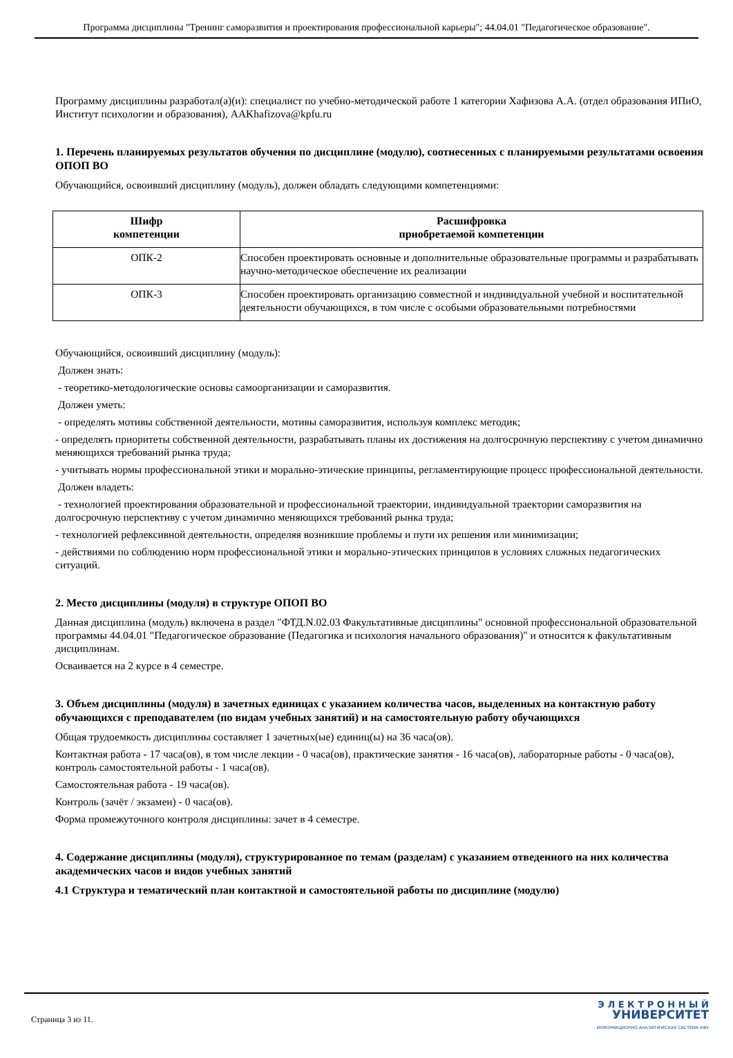Программа дисциплины "Тренинг саморазвития и проектирования профессиональной карьеры"; 44.04.01 "Педагогическое образование".
Программу дисциплины разработал(а)(и): специалист по учебно-методической работе 1 категории Хафизова А.А. (отдел образования ИПиО, Институт психологии и образования), AAKhafizova@kpfu.ru
1. Перечень планируемых результатов обучения по дисциплине (модулю), соотнесенных с планируемыми результатами освоения ОПОП ВО
Обучающийся, освоивший дисциплину (модуль), должен обладать следующими компетенциями:
| Шифр компетенции | Расшифровка приобретаемой компетенции |
| --- | --- |
| ОПК-2 | Способен проектировать основные и дополнительные образовательные программы и разрабатывать научно-методическое обеспечение их реализации |
| ОПК-3 | Способен проектировать организацию совместной и индивидуальной учебной и воспитательной деятельности обучающихся, в том числе с особыми образовательными потребностями |
Обучающийся, освоивший дисциплину (модуль):
Должен знать:
- теоретико-методологические основы самоорганизации и саморазвития.
Должен уметь:
- определять мотивы собственной деятельности, мотивы саморазвития, используя комплекс методик;
- определять приоритеты собственной деятельности, разрабатывать планы их достижения на долгосрочную перспективу с учетом динамично меняющихся требований рынка труда;
- учитывать нормы профессиональной этики и морально-этические принципы, регламентирующие процесс профессиональной деятельности.
Должен владеть:
- технологией проектирования образовательной и профессиональной траектории, индивидуальной траектории саморазвития на долгосрочную перспективу с учетом динамично меняющихся требований рынка труда;
- технологией рефлексивной деятельности, определяя возникшие проблемы и пути их решения или минимизации;
- действиями по соблюдению норм профессиональной этики и морально-этических принципов в условиях сложных педагогических ситуаций.
2. Место дисциплины (модуля) в структуре ОПОП ВО
Данная дисциплина (модуль) включена в раздел "ФТД.N.02.03 Факультативные дисциплины" основной профессиональной образовательной программы 44.04.01 "Педагогическое образование (Педагогика и психология начального образования)" и относится к факультативным дисциплинам.
Осваивается на 2 курсе в 4 семестре.
3. Объем дисциплины (модуля) в зачетных единицах с указанием количества часов, выделенных на контактную работу обучающихся с преподавателем (по видам учебных занятий) и на самостоятельную работу обучающихся
Общая трудоемкость дисциплины составляет 1 зачетных(ые) единиц(ы) на 36 часа(ов).
Контактная работа - 17 часа(ов), в том числе лекции - 0 часа(ов), практические занятия - 16 часа(ов), лабораторные работы - 0 часа(ов), контроль самостоятельной работы - 1 часа(ов).
Самостоятельная работа - 19 часа(ов).
Контроль (зачёт / экзамен) - 0 часа(ов).
Форма промежуточного контроля дисциплины: зачет в 4 семестре.
4. Содержание дисциплины (модуля), структурированное по темам (разделам) с указанием отведенного на них количества академических часов и видов учебных занятий
4.1 Структура и тематический план контактной и самостоятельной работы по дисциплине (модулю)
Страница 3 из 11.
Э Л Е К Т Р О Н Н Ы Й
УНИВЕРСИТЕТ
ИНФОРМАЦИОННО-АНАЛИТИЧЕСКАЯ СИСТЕМА КФУ